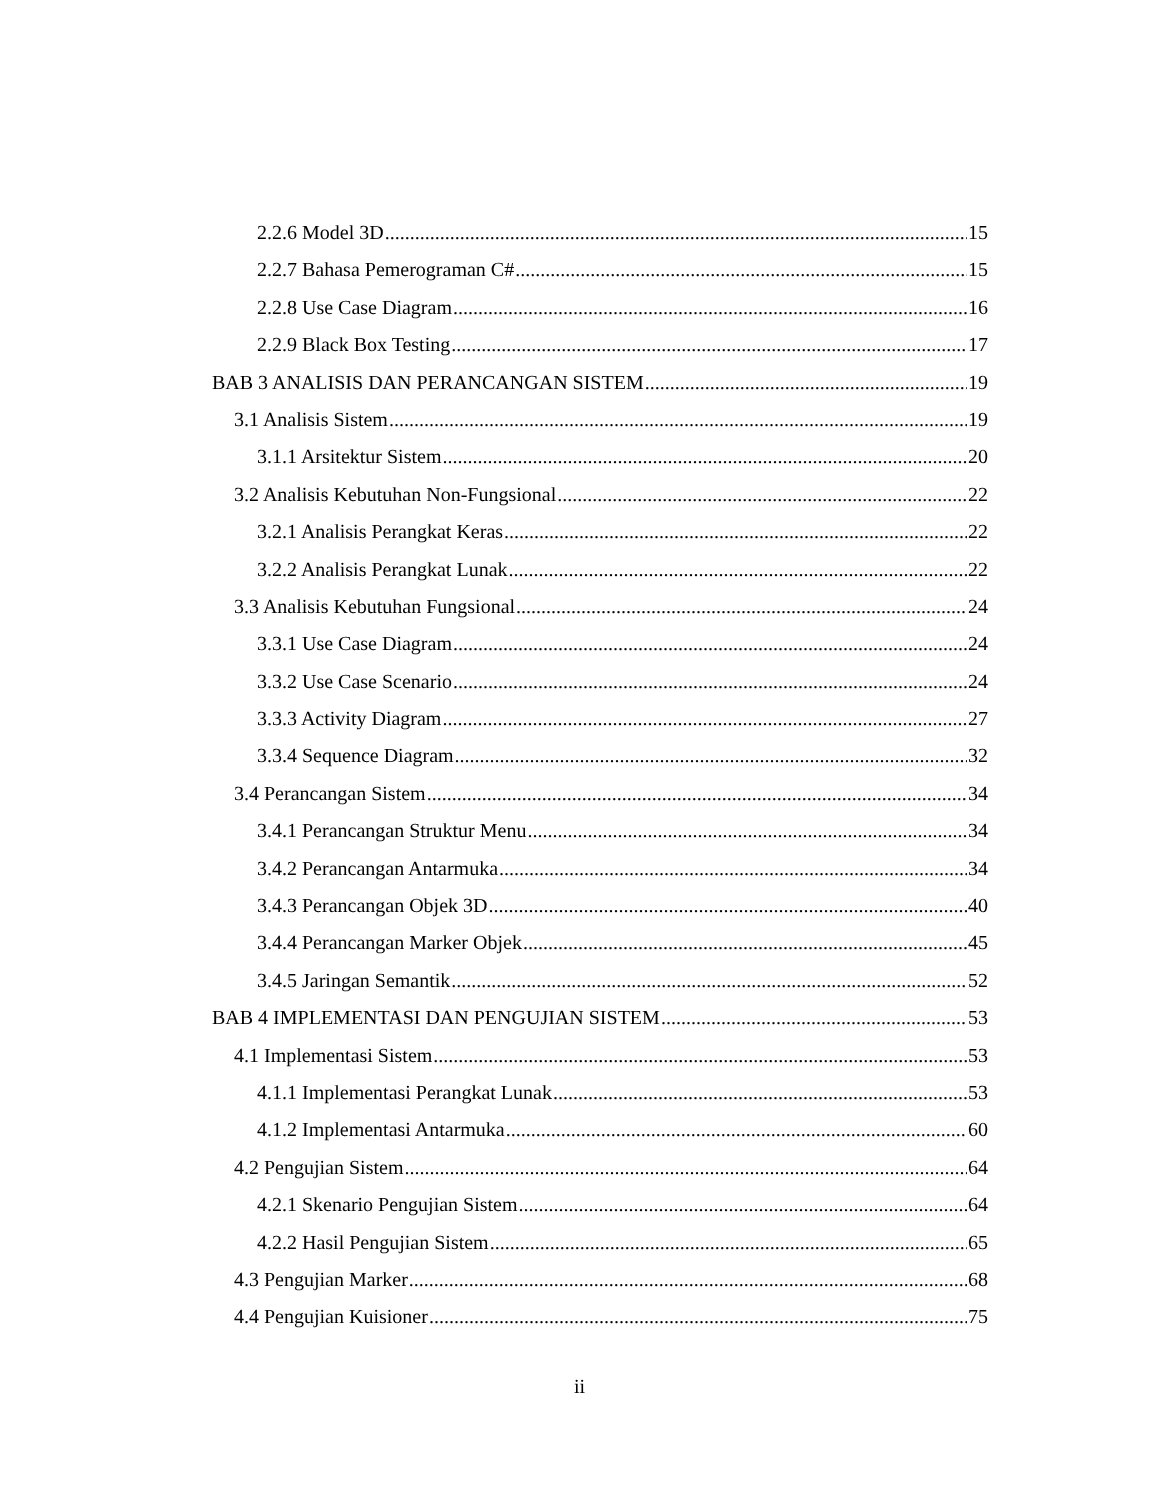2.2.6 Model 3D 15
2.2.7 Bahasa Pemerograman C# 15
2.2.8 Use Case Diagram 16
2.2.9 Black Box Testing 17
BAB 3 ANALISIS DAN PERANCANGAN SISTEM 19
3.1 Analisis Sistem 19
3.1.1 Arsitektur Sistem 20
3.2 Analisis Kebutuhan Non-Fungsional 22
3.2.1 Analisis Perangkat Keras 22
3.2.2 Analisis Perangkat Lunak 22
3.3 Analisis Kebutuhan Fungsional 24
3.3.1 Use Case Diagram 24
3.3.2 Use Case Scenario 24
3.3.3 Activity Diagram 27
3.3.4 Sequence Diagram 32
3.4 Perancangan Sistem 34
3.4.1 Perancangan Struktur Menu 34
3.4.2 Perancangan Antarmuka 34
3.4.3 Perancangan Objek 3D 40
3.4.4 Perancangan Marker Objek 45
3.4.5 Jaringan Semantik 52
BAB 4 IMPLEMENTASI DAN PENGUJIAN SISTEM 53
4.1 Implementasi Sistem 53
4.1.1 Implementasi Perangkat Lunak 53
4.1.2 Implementasi Antarmuka 60
4.2 Pengujian Sistem 64
4.2.1 Skenario Pengujian Sistem 64
4.2.2 Hasil Pengujian Sistem 65
4.3 Pengujian Marker 68
4.4 Pengujian Kuisioner 75
ii